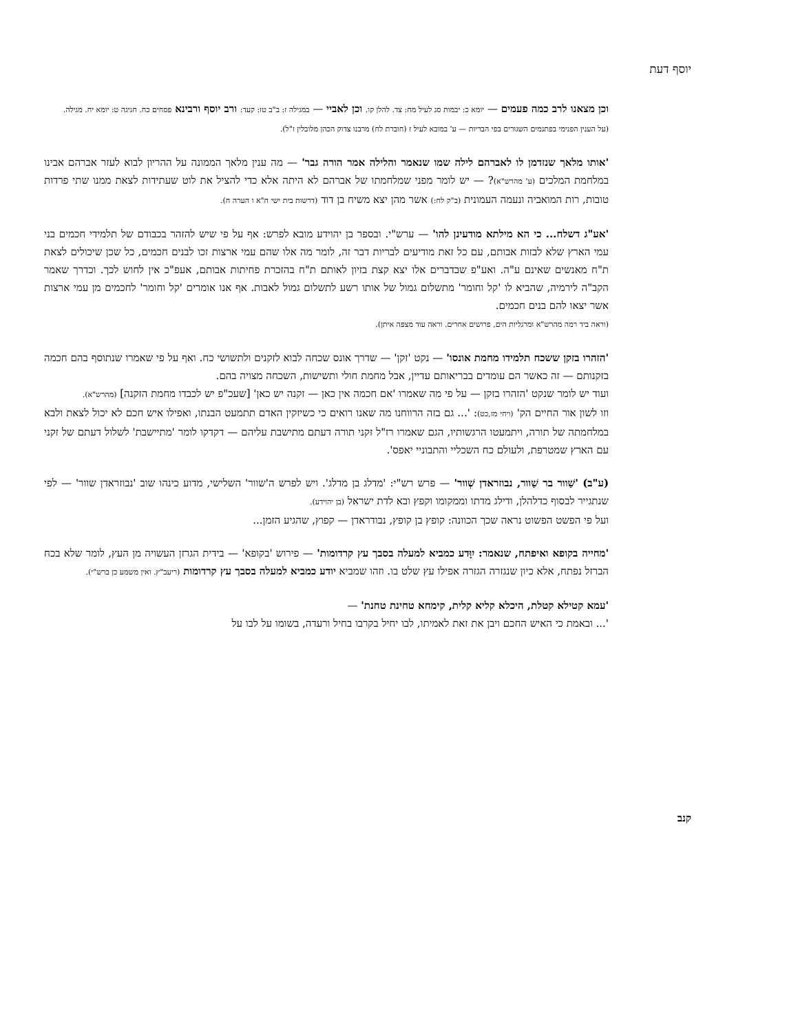יוסף דעת
וכן מצאנו לרב כמה פעמים — יומא כ: יבמות סג לעיל מח: צד. להלן קו. וכן לאביי — במגילה ז: ב"ב טז: קעד: ורב יוסף ורבינא פסחים כח. חגיגה ט: יומא יח. מגילה.
(על הענין הפנימי בפתגמים השגורים בפי הבריות — ע' במובא לעיל ז (חוברת לח) מרבנו צדוק הכהן מלובלין ז"ל).
'אותו מלאך שנזדמן לו לאברהם לילה שמו שנאמר והלילה אמר הורה גבר' — מה ענין מלאך הממונה על ההריון לבוא לעזר אברהם אבינו במלחמת המלכים (ע' מהרש"א)? — יש לומר מפני שמלחמתו של אברהם לא היתה אלא כדי להציל את לוט שעתידות לצאת ממנו שתי פרדות טובות, רות המואביה ונעמה העמונית (ב"ק לח:) אשר מהן יצא משיח בן דוד (דרשות בית ישי ח"א ו הערה ח).
'אע"ג דשלח... כי הא מילתא מודעינן להו' — ערש"י. ובספר בן יהוידע מובא לפרש: אף על פי שיש להזהר בכבודם של תלמידי חכמים בני עמי הארץ שלא לבזות אבותם, עם כל זאת מודיעים לבריות דבר זה, לומר מה אלו שהם עמי ארצות זכו לבנים חכמים, כל שכן שיכולים לצאת ת"ח מאנשים שאינם ע"ה. ואע"פ שבדברים אלו יצא קצת בזיון לאותם ת"ח בהזכרת פחיתות אבותם, אעפ"כ אין לחוש לכך. וכדרך שאמר הקב"ה לירמיה, שהביא לו 'קל וחומר' מתשלום גמול של אותו רשע לתשלום גמול לאבות. אף אנו אומרים 'קל וחומר' לחכמים מן עמי ארצות אשר יצאו להם בנים חכמים.
(וראה ביד רמה מהרש"א ומרגליות הים, פרושים אחרים. וראה עוד מצפה איתן).
'הזהרו בזקן ששכח תלמידו מחמת אונסו' — נקט 'זקן' — שדרך אונס שכחה לבוא לזקנים ולתשושי כח. ואף על פי שאמרו שנתוסף בהם חכמה בזקנותם — זה כאשר הם עומדים בבריאותם עדיין, אבל מחמת חולי ותשישות, השכחה מצויה בהם.
ועוד יש לומר שנקט 'הזהרו בזקן — על פי מה שאמרו 'אם חכמה אין כאן — זקנה יש כאן' [שעכ"פ יש לכבדו מחמת הזקנה] (מהרש"א).
וזו לשון אור החיים הק' (ויחי מז,כט): '... גם בזה הרווחנו מה שאנו רואים כי כשיזקין האדם תתמעט הבנתו, ואפילו איש חכם לא יכול לצאת ולבא במלחמתה של תורה, ויתמעטו הרגשותיו, הגם שאמרו רז"ל זקני תורה דעתם מתישבת עליהם — דקדקו לומר 'מתיישבת' לשלול דעתם של זקני עם הארץ שמטרפת, ולעולם כח השכליי והתבוניי יאפס'.
(ע"ב) 'שַׁוור בר שַׁוור, נבוזראדן שְׁוור' — פרש רש"י: 'מדלג בן מדלג'. ויש לפרש ה'שוור' השלישי, מדוע כינהו שוב 'נבוזראדן שוור' — לפי שנתגייר לבסוף כדלהלן, ודילג מדתו וממקומו וקפץ ובא לדת ישראל (בן יהוידע).
ועל פי הפשט הפשוט נראה שכך הכוונה: קופץ בן קופץ, נבודראדן — קפוץ, שהגיע הזמן...
'מחייה בקופא ואיפתח, שנאמר: יִוָּדע כמביא למעלה בסבך עץ קרדומות' — פירוש 'בקופא' — בידית הגרזן העשויה מן העץ, לומר שלא בכח הברזל נפתח, אלא כיון שנגזרה הגזרה אפילו עץ שלט בו. וזהו שמביא יודע כמביא למעלה בסבך עץ קרדומות (ריעב"ץ. ואין משמע כן ברש"י).
'עמא קטילא קטלת, היכלא קליא קלית, קימחא טחינת טחנת' —
'... ובאמת כי האיש החכם ויבן את זאת לאמיתו, לבו יחיל בקרבו בחיל ורעדה, בשומו על לבו על
קנב